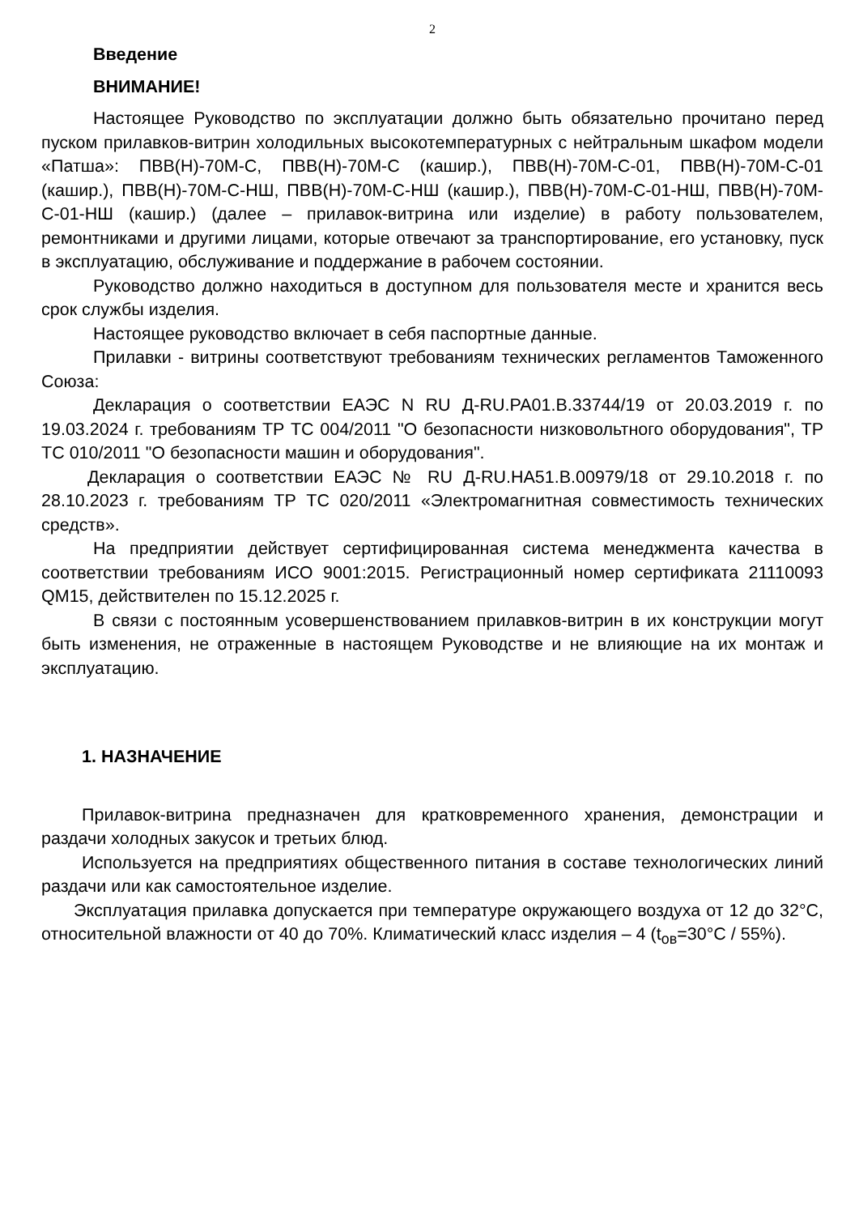2
Введение
ВНИМАНИЕ!
Настоящее Руководство по эксплуатации должно быть обязательно прочитано перед пуском прилавков-витрин холодильных высокотемпературных с нейтральным шкафом модели «Патша»: ПВВ(Н)-70М-С, ПВВ(Н)-70М-С (кашир.), ПВВ(Н)-70М-С-01, ПВВ(Н)-70М-С-01 (кашир.), ПВВ(Н)-70М-С-НШ, ПВВ(Н)-70М-С-НШ (кашир.), ПВВ(Н)-70М-С-01-НШ, ПВВ(Н)-70М-С-01-НШ (кашир.) (далее – прилавок-витрина или изделие) в работу пользователем, ремонтниками и другими лицами, которые отвечают за транспортирование, его установку, пуск в эксплуатацию, обслуживание и поддержание в рабочем состоянии.
Руководство должно находиться в доступном для пользователя месте и хранится весь срок службы изделия.
Настоящее руководство включает в себя паспортные данные.
Прилавки - витрины соответствуют требованиям технических регламентов Таможенного Союза:
Декларация о соответствии ЕАЭС N RU Д-RU.PA01.B.33744/19 от 20.03.2019 г. по 19.03.2024 г. требованиям ТР ТС 004/2011 "О безопасности низковольтного оборудования", ТР ТС 010/2011 "О безопасности машин и оборудования".
Декларация о соответствии ЕАЭС № RU Д-RU.НА51.В.00979/18 от 29.10.2018 г. по 28.10.2023 г. требованиям ТР ТС 020/2011 «Электромагнитная совместимость технических средств».
На предприятии действует сертифицированная система менеджмента качества в соответствии требованиям ИСО 9001:2015. Регистрационный номер сертификата 21110093 QM15, действителен по 15.12.2025 г.
В связи с постоянным усовершенствованием прилавков-витрин в их конструкции могут быть изменения, не отраженные в настоящем Руководстве и не влияющие на их монтаж и эксплуатацию.
1. НАЗНАЧЕНИЕ
Прилавок-витрина предназначен для кратковременного хранения, демонстрации и раздачи холодных закусок и третьих блюд.
Используется на предприятиях общественного питания в составе технологических линий раздачи или как самостоятельное изделие.
Эксплуатация прилавка допускается при температуре окружающего воздуха от 12 до 32°С, относительной влажности от 40 до 70%. Климатический класс изделия – 4 (t<sub>ов</sub>=30°С / 55%).